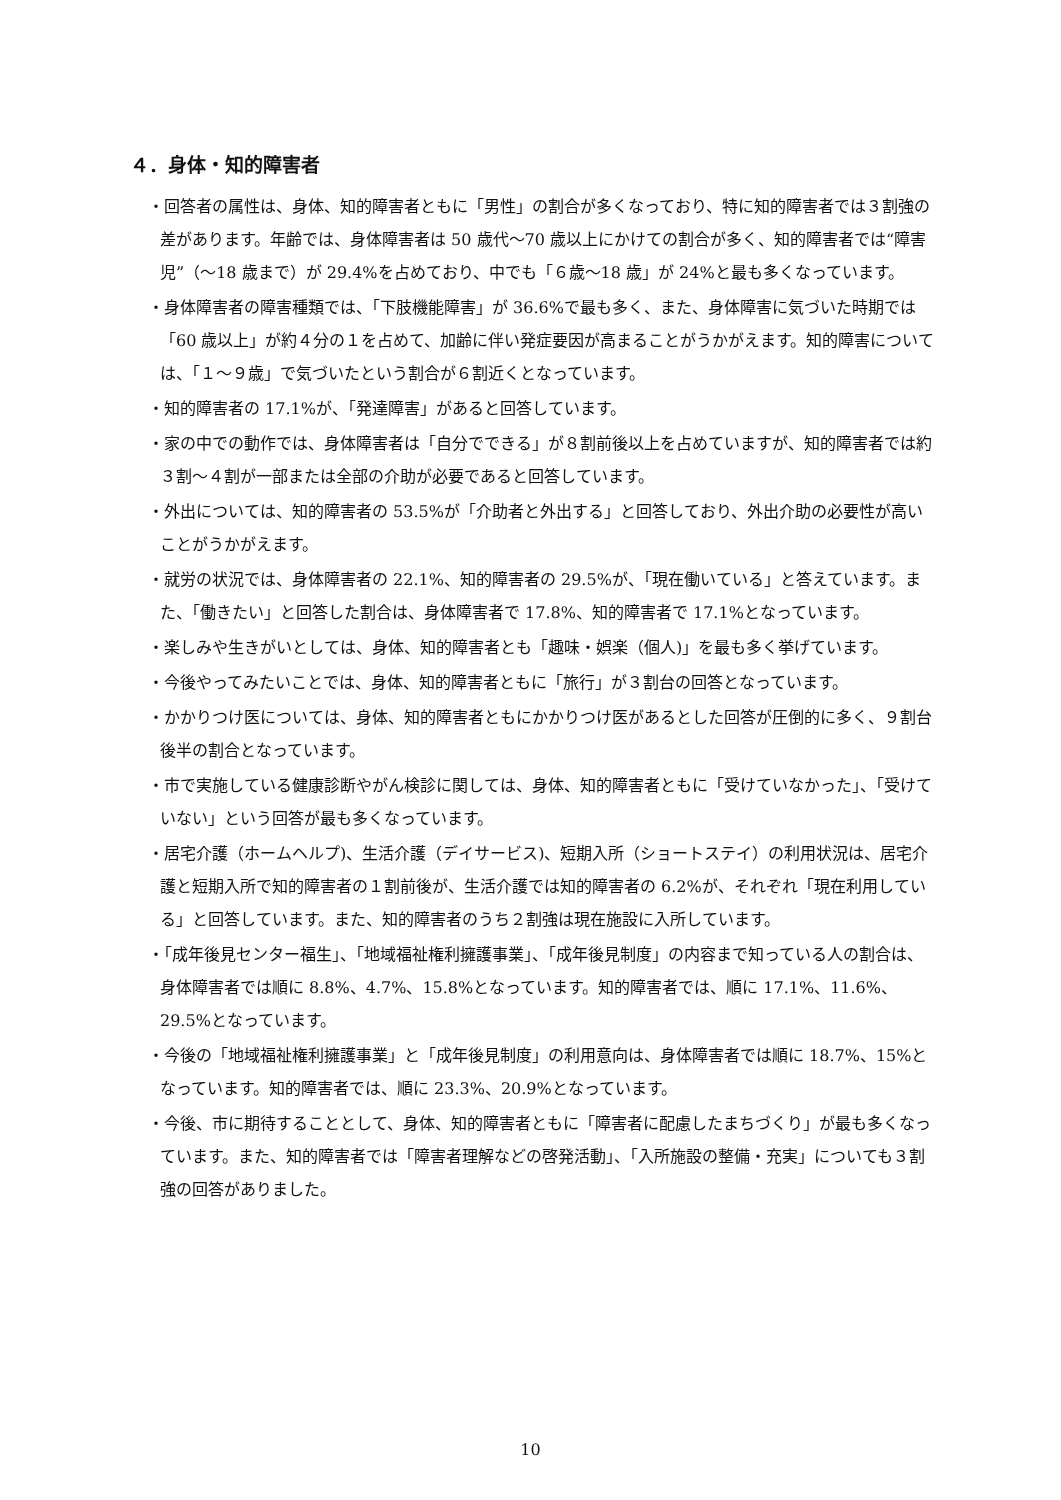４．身体・知的障害者
・回答者の属性は、身体、知的障害者ともに「男性」の割合が多くなっており、特に知的障害者では３割強の差があります。年齢では、身体障害者は 50 歳代～70 歳以上にかけての割合が多く、知的障害者では“障害児”（～18 歳まで）が 29.4%を占めており、中でも「６歳～18 歳」が 24%と最も多くなっています。
・身体障害者の障害種類では、「下肢機能障害」が 36.6%で最も多く、また、身体障害に気づいた時期では「60 歳以上」が約４分の１を占めて、加齢に伴い発症要因が高まることがうかがえます。知的障害については、「１～９歳」で気づいたという割合が６割近くとなっています。
・知的障害者の 17.1%が、「発達障害」があると回答しています。
・家の中での動作では、身体障害者は「自分でできる」が８割前後以上を占めていますが、知的障害者では約３割～４割が一部または全部の介助が必要であると回答しています。
・外出については、知的障害者の 53.5%が「介助者と外出する」と回答しており、外出介助の必要性が高いことがうかがえます。
・就労の状況では、身体障害者の 22.1%、知的障害者の 29.5%が、「現在働いている」と答えています。また、「働きたい」と回答した割合は、身体障害者で 17.8%、知的障害者で 17.1%となっています。
・楽しみや生きがいとしては、身体、知的障害者とも「趣味・娯楽（個人)」を最も多く挙げています。
・今後やってみたいことでは、身体、知的障害者ともに「旅行」が３割台の回答となっています。
・かかりつけ医については、身体、知的障害者ともにかかりつけ医があるとした回答が圧倒的に多く、９割台後半の割合となっています。
・市で実施している健康診断やがん検診に関しては、身体、知的障害者ともに「受けていなかった」、「受けていない」という回答が最も多くなっています。
・居宅介護（ホームヘルプ)、生活介護（デイサービス)、短期入所（ショートステイ）の利用状況は、居宅介護と短期入所で知的障害者の１割前後が、生活介護では知的障害者の 6.2%が、それぞれ「現在利用している」と回答しています。また、知的障害者のうち２割強は現在施設に入所しています。
・「成年後見センター福生」、「地域福祉権利擁護事業」、「成年後見制度」の内容まで知っている人の割合は、身体障害者では順に 8.8%、4.7%、15.8%となっています。知的障害者では、順に 17.1%、11.6%、29.5%となっています。
・今後の「地域福祉権利擁護事業」と「成年後見制度」の利用意向は、身体障害者では順に 18.7%、15%となっています。知的障害者では、順に 23.3%、20.9%となっています。
・今後、市に期待することとして、身体、知的障害者ともに「障害者に配慮したまちづくり」が最も多くなっています。また、知的障害者では「障害者理解などの啓発活動」、「入所施設の整備・充実」についても３割強の回答がありました。
10